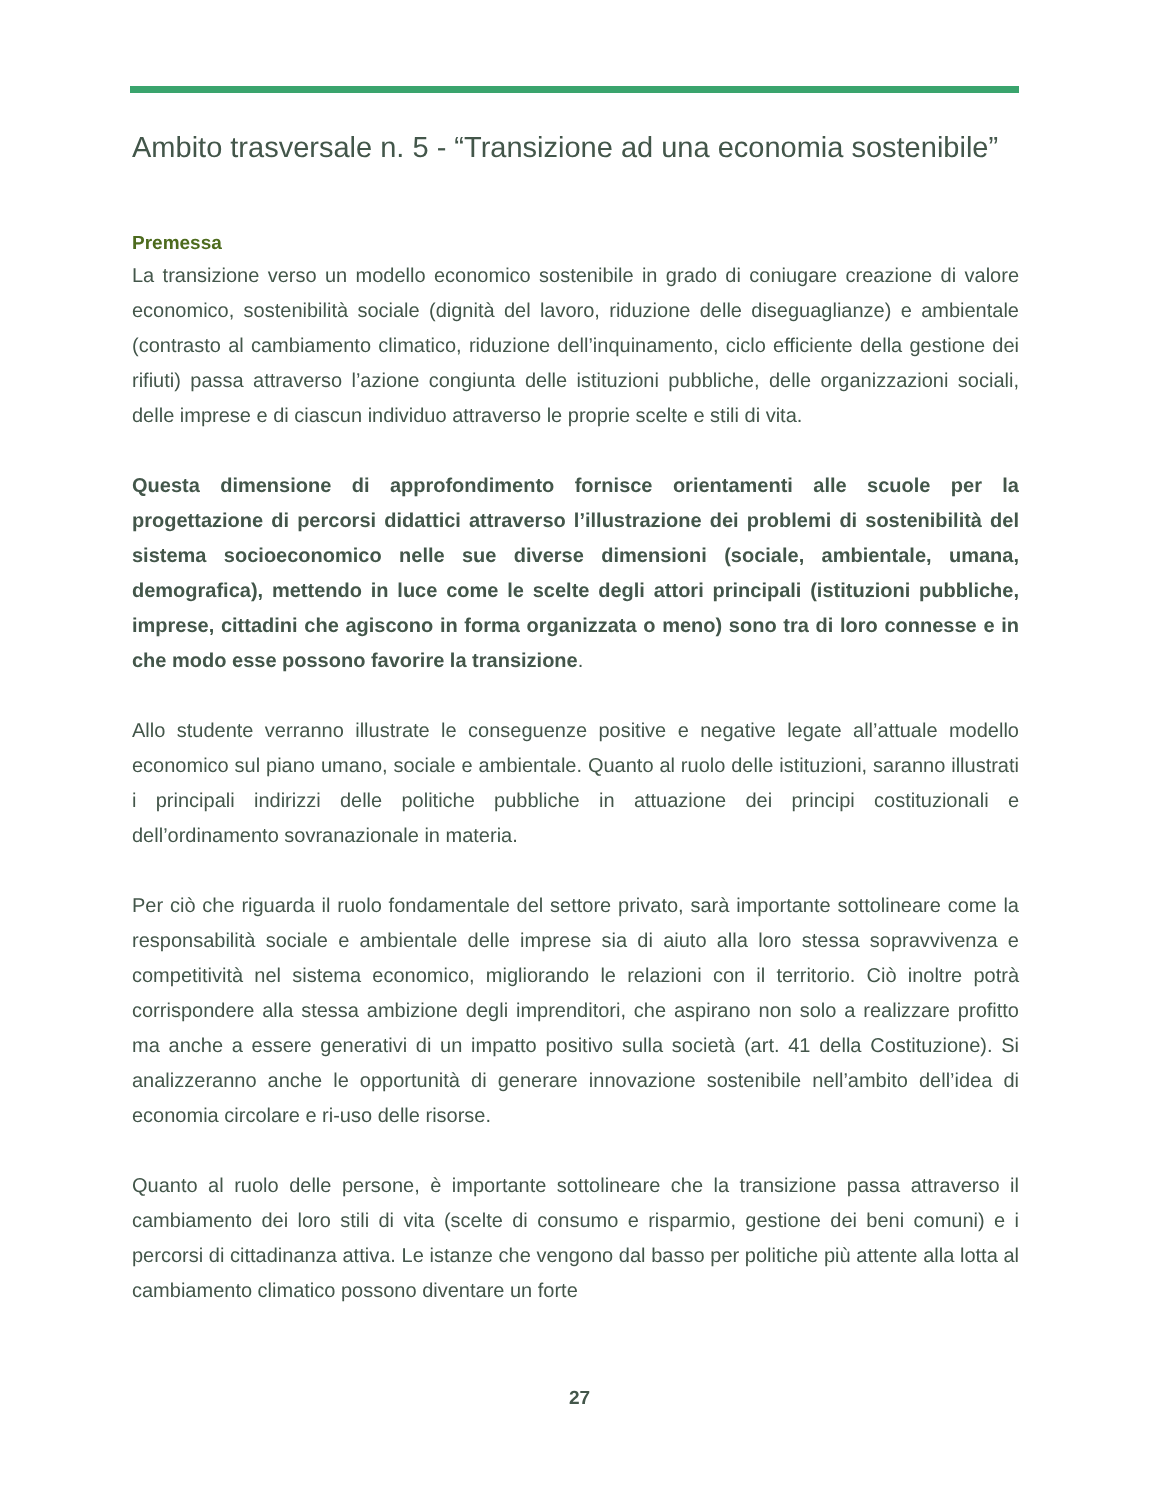Ambito trasversale n. 5 - “Transizione ad una economia sostenibile”
Premessa
La transizione verso un modello economico sostenibile in grado di coniugare creazione di valore economico, sostenibilità sociale (dignità del lavoro, riduzione delle diseguaglianze) e ambientale (contrasto al cambiamento climatico, riduzione dell’inquinamento, ciclo efficiente della gestione dei rifiuti) passa attraverso l’azione congiunta delle istituzioni pubbliche, delle organizzazioni sociali, delle imprese e di ciascun individuo attraverso le proprie scelte e stili di vita.
Questa dimensione di approfondimento fornisce orientamenti alle scuole per la progettazione di percorsi didattici attraverso l’illustrazione dei problemi di sostenibilità del sistema socioeconomico nelle sue diverse dimensioni (sociale, ambientale, umana, demografica), mettendo in luce come le scelte degli attori principali (istituzioni pubbliche, imprese, cittadini che agiscono in forma organizzata o meno) sono tra di loro connesse e in che modo esse possono favorire la transizione.
Allo studente verranno illustrate le conseguenze positive e negative legate all’attuale modello economico sul piano umano, sociale e ambientale. Quanto al ruolo delle istituzioni, saranno illustrati i principali indirizzi delle politiche pubbliche in attuazione dei principi costituzionali e dell’ordinamento sovranazionale in materia.
Per ciò che riguarda il ruolo fondamentale del settore privato, sarà importante sottolineare come la responsabilità sociale e ambientale delle imprese sia di aiuto alla loro stessa sopravvivenza e competitività nel sistema economico, migliorando le relazioni con il territorio. Ciò inoltre potrà corrispondere alla stessa ambizione degli imprenditori, che aspirano non solo a realizzare profitto ma anche a essere generativi di un impatto positivo sulla società (art. 41 della Costituzione). Si analizzeranno anche le opportunità di generare innovazione sostenibile nell’ambito dell’idea di economia circolare e ri-uso delle risorse.
Quanto al ruolo delle persone, è importante sottolineare che la transizione passa attraverso il cambiamento dei loro stili di vita (scelte di consumo e risparmio, gestione dei beni comuni) e i percorsi di cittadinanza attiva. Le istanze che vengono dal basso per politiche più attente alla lotta al cambiamento climatico possono diventare un forte
27